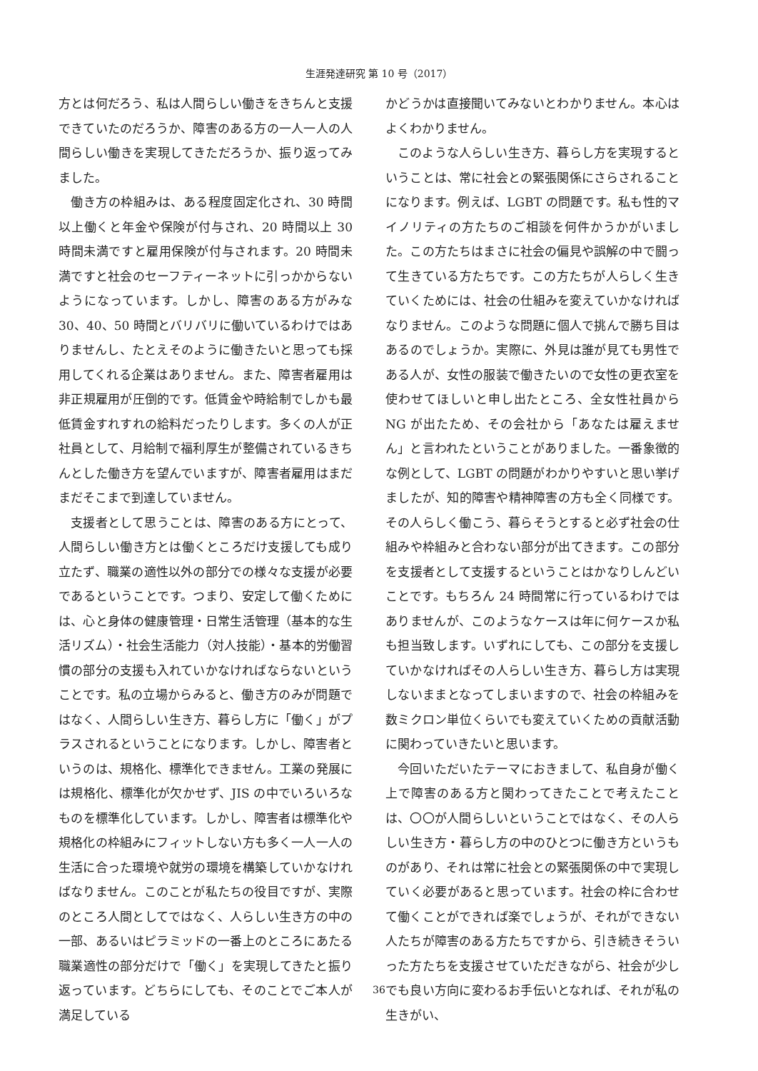生涯発達研究 第 10 号（2017）
方とは何だろう、私は人間らしい働きをきちんと支援できていたのだろうか、障害のある方の一人一人の人間らしい働きを実現してきただろうか、振り返ってみました。
働き方の枠組みは、ある程度固定化され、30 時間以上働くと年金や保険が付与され、20 時間以上 30 時間未満ですと雇用保険が付与されます。20 時間未満ですと社会のセーフティーネットに引っかからないようになっています。しかし、障害のある方がみな 30、40、50 時間とバリバリに働いているわけではありませんし、たとえそのように働きたいと思っても採用してくれる企業はありません。また、障害者雇用は非正規雇用が圧倒的です。低賃金や時給制でしかも最低賃金すれすれの給料だったりします。多くの人が正社員として、月給制で福利厚生が整備されているきちんとした働き方を望んでいますが、障害者雇用はまだまだそこまで到達していません。
支援者として思うことは、障害のある方にとって、人間らしい働き方とは働くところだけ支援しても成り立たず、職業の適性以外の部分での様々な支援が必要であるということです。つまり、安定して働くためには、心と身体の健康管理・日常生活管理（基本的な生活リズム）・社会生活能力（対人技能）・基本的労働習慣の部分の支援も入れていかなければならないということです。私の立場からみると、働き方のみが問題ではなく、人間らしい生き方、暮らし方に「働く」がプラスされるということになります。しかし、障害者というのは、規格化、標準化できません。工業の発展には規格化、標準化が欠かせず、JIS の中でいろいろなものを標準化しています。しかし、障害者は標準化や規格化の枠組みにフィットしない方も多く一人一人の生活に合った環境や就労の環境を構築していかなければなりません。このことが私たちの役目ですが、実際のところ人間としてではなく、人らしい生き方の中の一部、あるいはピラミッドの一番上のところにあたる職業適性の部分だけで「働く」を実現してきたと振り返っています。どちらにしても、そのことでご本人が満足している
かどうかは直接聞いてみないとわかりません。本心はよくわかりません。
このような人らしい生き方、暮らし方を実現するということは、常に社会との緊張関係にさらされることになります。例えば、LGBT の問題です。私も性的マイノリティの方たちのご相談を何件かうかがいました。この方たちはまさに社会の偏見や誤解の中で闘って生きている方たちです。この方たちが人らしく生きていくためには、社会の仕組みを変えていかなければなりません。このような問題に個人で挑んで勝ち目はあるのでしょうか。実際に、外見は誰が見ても男性である人が、女性の服装で働きたいので女性の更衣室を使わせてほしいと申し出たところ、全女性社員から NG が出たため、その会社から「あなたは雇えません」と言われたということがありました。一番象徴的な例として、LGBT の問題がわかりやすいと思い挙げましたが、知的障害や精神障害の方も全く同様です。その人らしく働こう、暮らそうとすると必ず社会の仕組みや枠組みと合わない部分が出てきます。この部分を支援者として支援するということはかなりしんどいことです。もちろん 24 時間常に行っているわけではありませんが、このようなケースは年に何ケースか私も担当致します。いずれにしても、この部分を支援していかなければその人らしい生き方、暮らし方は実現しないままとなってしまいますので、社会の枠組みを数ミクロン単位くらいでも変えていくための貢献活動に関わっていきたいと思います。
今回いただいたテーマにおきまして、私自身が働く上で障害のある方と関わってきたことで考えたことは、〇〇が人間らしいということではなく、その人らしい生き方・暮らし方の中のひとつに働き方というものがあり、それは常に社会との緊張関係の中で実現していく必要があると思っています。社会の枠に合わせて働くことができれば楽でしょうが、それができない人たちが障害のある方たちですから、引き続きそういった方たちを支援させていただきながら、社会が少しでも良い方向に変わるお手伝いとなれば、それが私の生きがい、
36